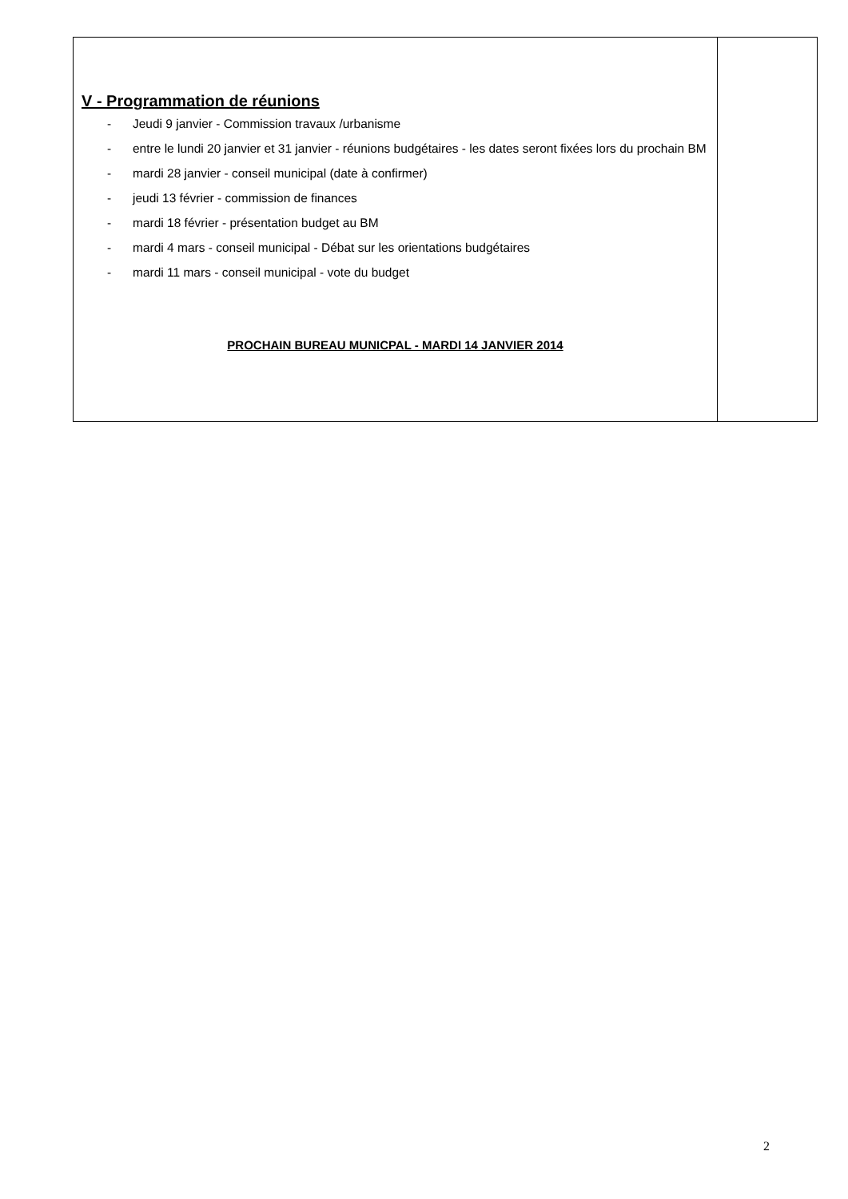| V - Programmation de réunions - Jeudi 9 janvier - Commission travaux /urbanisme - entre le lundi 20 janvier et 31 janvier - réunions budgétaires - les dates seront fixées lors du prochain BM - mardi 28 janvier - conseil municipal (date à confirmer) - jeudi 13 février - commission de finances - mardi 18 février - présentation budget au BM - mardi 4 mars - conseil municipal - Débat sur les orientations budgétaires - mardi 11 mars - conseil municipal - vote du budget PROCHAIN BUREAU MUNICPAL - MARDI 14 JANVIER 2014 | |
2